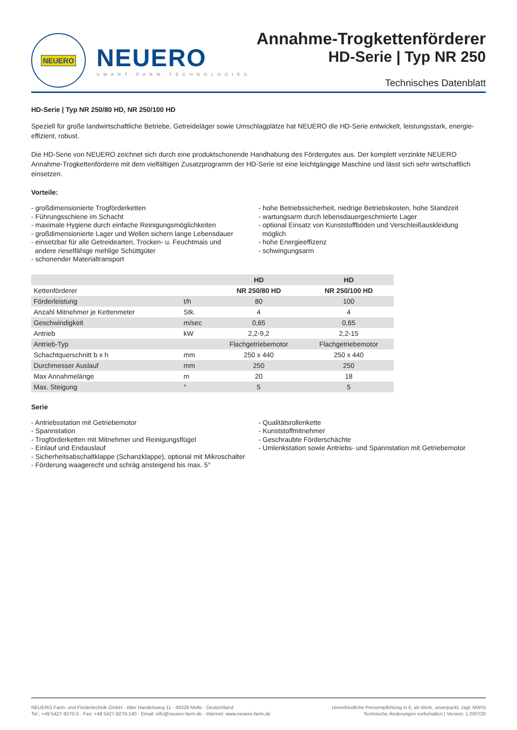NEUERO
NEUERO
SMART FARM TECHNOLOGIES
Annahme-Trogkettenförderer
HD-Serie | Typ NR 250
Technisches Datenblatt
HD-Serie | Typ NR 250/80 HD, NR 250/100 HD
Speziell für große landwirtschaftliche Betriebe, Getreideläger sowie Umschlagplätze hat NEUERO die HD-Serie entwickelt, leistungsstark, energie-effizient, robust.
Die HD-Serie von NEUERO zeichnet sich durch eine produktschonende Handhabung des Fördergutes aus. Der komplett verzinkte NEUERO Annahme-Trogkettenförderre mit dem vielfältigen Zusatzprogramm der HD-Serie ist eine leichtgängige Maschine und lässt sich sehr wirtschaftlich einsetzen.
Vorteile:
- großdimensionierte Trogförderketten
- Führungsschiene im Schacht
- maximale Hygiene durch einfache Reinigungsmöglichkeiten
- großdimensionierte Lager und Wellen sichern lange Lebensdauer
- einsetzbar für alle Getreidearten, Trocken- u. Feuchtmais und
andere rieselfähige mehlige Schüttgüter
- schonender Materialtransport
- hohe Betriebssicherheit, niedrige Betriebskosten, hohe Standzeit
- wartungsarm durch lebensdauergeschmierte Lager
- optional Einsatz von Kunststoffböden und Verschleißauskleidung
möglich
- hohe Energieeffizenz
- schwingungsarm
| | | HD | HD |
| --- | --- | --- | --- |
| Kettenförderer | | NR 250/80 HD | NR 250/100 HD |
| Förderleistung | t/h | 80 | 100 |
| Anzahl Mitnehmer je Kettenmeter | Stk. | 4 | 4 |
| Geschwindigkeit | m/sec | 0,65 | 0,65 |
| Antrieb | kW | 2,2-9,2 | 2,2-15 |
| Antrieb-Typ | | Flachgetriebemotor | Flachgetriebemotor |
| Schachtquerschnitt b x h | mm | 250 x 440 | 250 x 440 |
| Durchmesser Auslauf | mm | 250 | 250 |
| Max Annahmelänge | m | 20 | 18 |
| Max. Steigung | ° | 5 | 5 |
Serie
- Antriebsstation mit Getriebemotor
- Spannstation
- Trogförderketten mit Mitnehmer und Reinigungsflügel
- Einlauf und Endauslauf
- Sicherheitsabschaltklappe (Schanzklappe), optional mit Mikroschalter
- Förderung waagerecht und schräg ansteigend bis max. 5°
- Qualitätsrollenkette
- Kunststoffmitnehmer
- Geschraubte Förderschächte
- Umlenkstation sowie Antriebs- und Spannstation mit Getriebemotor
NEUERO Farm- und Fördertechnik GmbH · Alter Handelsweg 11 · 49328 Melle · Deutschland
Tel.: +49 5427-9270-0 · Fax: +49 5427-9270-140 · Email: info@neuero-farm.de · Internet: www.neuero-farm.de
Unverbindliche Preisempfehlung in €, ab Werk, unverpackt, zzgl. MWSt
Technische Änderungen vorbehalten | Version: 1.0/07/20